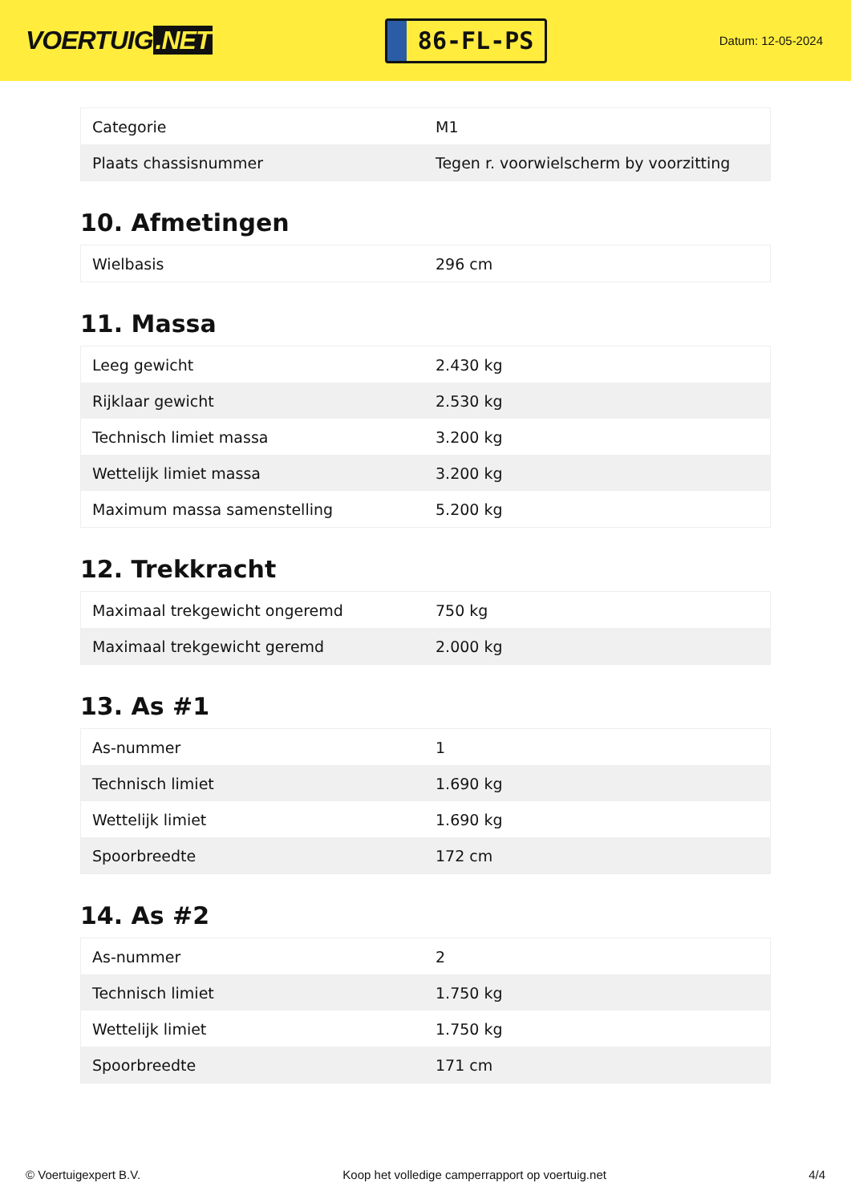VOERTUIG.NET
86-FL-PS
Datum: 12-05-2024
| Categorie | M1 |
| Plaats chassisnummer | Tegen r. voorwielscherm by voorzitting |
10. Afmetingen
| Wielbasis | 296 cm |
11. Massa
| Leeg gewicht | 2.430 kg |
| Rijklaar gewicht | 2.530 kg |
| Technisch limiet massa | 3.200 kg |
| Wettelijk limiet massa | 3.200 kg |
| Maximum massa samenstelling | 5.200 kg |
12. Trekkracht
| Maximaal trekgewicht ongeremd | 750 kg |
| Maximaal trekgewicht geremd | 2.000 kg |
13. As #1
| As-nummer | 1 |
| Technisch limiet | 1.690 kg |
| Wettelijk limiet | 1.690 kg |
| Spoorbreedte | 172 cm |
14. As #2
| As-nummer | 2 |
| Technisch limiet | 1.750 kg |
| Wettelijk limiet | 1.750 kg |
| Spoorbreedte | 171 cm |
© Voertuigexpert B.V. Koop het volledige camperrapport op voertuig.net 4/4